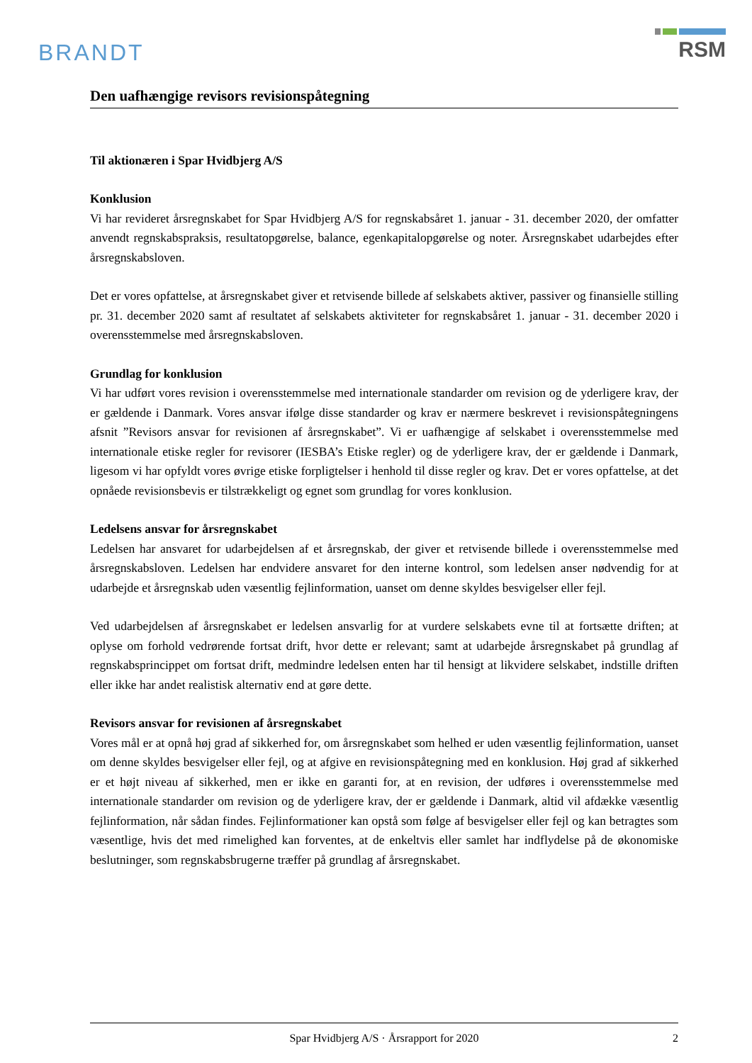BRANDT
RSM
Den uafhængige revisors revisionspåtegning
Til aktionæren i Spar Hvidbjerg A/S
Konklusion
Vi har revideret årsregnskabet for Spar Hvidbjerg A/S for regnskabsåret 1. januar - 31. december 2020, der omfatter anvendt regnskabspraksis, resultatopgørelse, balance, egenkapitalopgørelse og noter. Årsregnskabet udarbejdes efter årsregnskabsloven.
Det er vores opfattelse, at årsregnskabet giver et retvisende billede af selskabets aktiver, passiver og finansielle stilling pr. 31. december 2020 samt af resultatet af selskabets aktiviteter for regnskabsåret 1. januar - 31. december 2020 i overensstemmelse med årsregnskabsloven.
Grundlag for konklusion
Vi har udført vores revision i overensstemmelse med internationale standarder om revision og de yderligere krav, der er gældende i Danmark. Vores ansvar ifølge disse standarder og krav er nærmere beskrevet i revisionspåtegningens afsnit ”Revisors ansvar for revisionen af årsregnskabet”. Vi er uafhængige af selskabet i overensstemmelse med internationale etiske regler for revisorer (IESBA’s Etiske regler) og de yderligere krav, der er gældende i Danmark, ligesom vi har opfyldt vores øvrige etiske forpligtelser i henhold til disse regler og krav. Det er vores opfattelse, at det opnåede revisionsbevis er tilstrækkeligt og egnet som grundlag for vores konklusion.
Ledelsens ansvar for årsregnskabet
Ledelsen har ansvaret for udarbejdelsen af et årsregnskab, der giver et retvisende billede i overensstemmelse med årsregnskabsloven. Ledelsen har endvidere ansvaret for den interne kontrol, som ledelsen anser nødvendig for at udarbejde et årsregnskab uden væsentlig fejlinformation, uanset om denne skyldes besvigelser eller fejl.
Ved udarbejdelsen af årsregnskabet er ledelsen ansvarlig for at vurdere selskabets evne til at fortsætte driften; at oplyse om forhold vedrørende fortsat drift, hvor dette er relevant; samt at udarbejde årsregnskabet på grundlag af regnskabsprincippet om fortsat drift, medmindre ledelsen enten har til hensigt at likvidere selskabet, indstille driften eller ikke har andet realistisk alternativ end at gøre dette.
Revisors ansvar for revisionen af årsregnskabet
Vores mål er at opnå høj grad af sikkerhed for, om årsregnskabet som helhed er uden væsentlig fejlinformation, uanset om denne skyldes besvigelser eller fejl, og at afgive en revisionspåtegning med en konklusion. Høj grad af sikkerhed er et højt niveau af sikkerhed, men er ikke en garanti for, at en revision, der udføres i overensstemmelse med internationale standarder om revision og de yderligere krav, der er gældende i Danmark, altid vil afdække væsentlig fejlinformation, når sådan findes. Fejlinformationer kan opstå som følge af besvigelser eller fejl og kan betragtes som væsentlige, hvis det med rimelighed kan forventes, at de enkeltvis eller samlet har indflydelse på de økonomiske beslutninger, som regnskabsbrugerne træffer på grundlag af årsregnskabet.
Spar Hvidbjerg A/S · Årsrapport for 2020 2